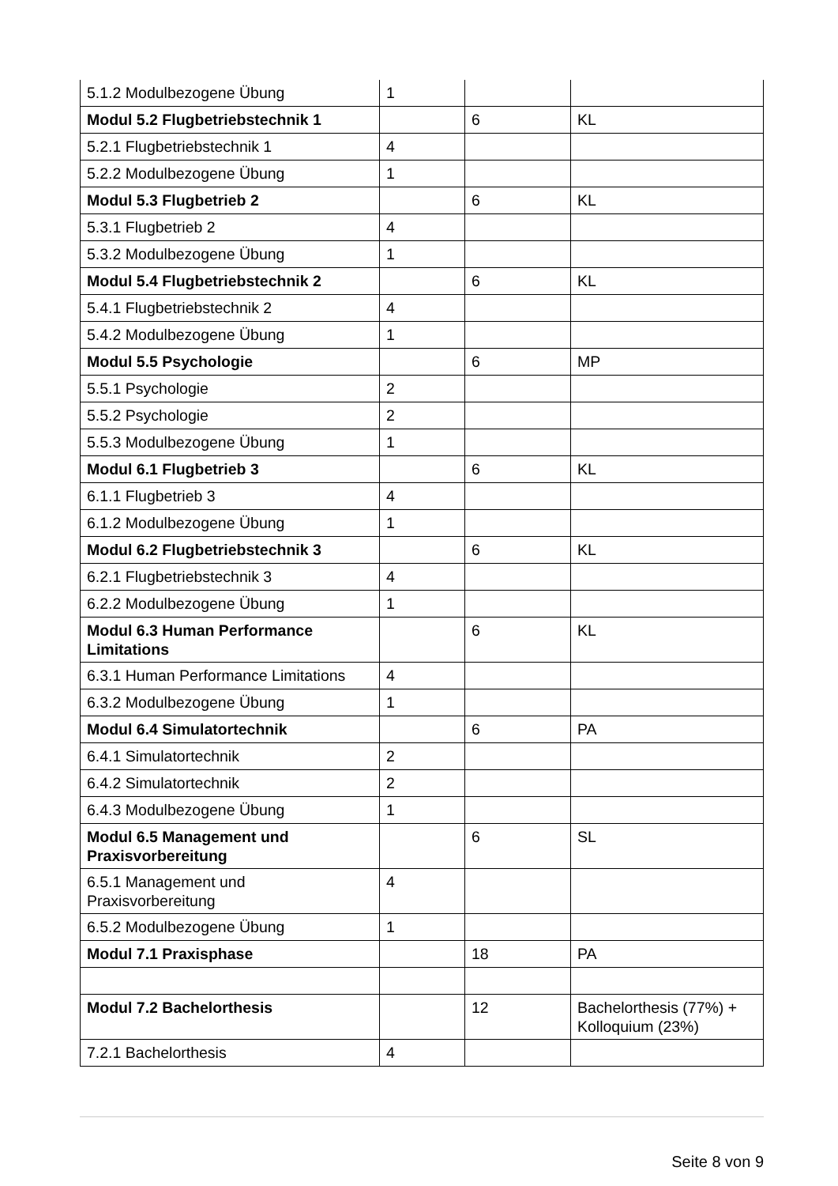| 5.1.2 Modulbezogene Übung | 1 | | |
| Modul 5.2 Flugbetriebstechnik 1 | | 6 | KL |
| 5.2.1 Flugbetriebstechnik 1 | 4 | | |
| 5.2.2 Modulbezogene Übung | 1 | | |
| Modul 5.3 Flugbetrieb 2 | | 6 | KL |
| 5.3.1 Flugbetrieb 2 | 4 | | |
| 5.3.2 Modulbezogene Übung | 1 | | |
| Modul 5.4 Flugbetriebstechnik 2 | | 6 | KL |
| 5.4.1 Flugbetriebstechnik 2 | 4 | | |
| 5.4.2 Modulbezogene Übung | 1 | | |
| Modul 5.5 Psychologie | | 6 | MP |
| 5.5.1 Psychologie | 2 | | |
| 5.5.2 Psychologie | 2 | | |
| 5.5.3 Modulbezogene Übung | 1 | | |
| Modul 6.1 Flugbetrieb 3 | | 6 | KL |
| 6.1.1 Flugbetrieb 3 | 4 | | |
| 6.1.2 Modulbezogene Übung | 1 | | |
| Modul 6.2 Flugbetriebstechnik 3 | | 6 | KL |
| 6.2.1 Flugbetriebstechnik 3 | 4 | | |
| 6.2.2 Modulbezogene Übung | 1 | | |
| Modul 6.3 Human Performance Limitations | | 6 | KL |
| 6.3.1 Human Performance Limitations | 4 | | |
| 6.3.2 Modulbezogene Übung | 1 | | |
| Modul 6.4 Simulatortechnik | | 6 | PA |
| 6.4.1 Simulatortechnik | 2 | | |
| 6.4.2 Simulatortechnik | 2 | | |
| 6.4.3 Modulbezogene Übung | 1 | | |
| Modul 6.5 Management und Praxisvorbereitung | | 6 | SL |
| 6.5.1 Management und Praxisvorbereitung | 4 | | |
| 6.5.2 Modulbezogene Übung | 1 | | |
| Modul 7.1 Praxisphase | | 18 | PA |
| Modul 7.2 Bachelorthesis | | 12 | Bachelorthesis (77%) + Kolloquium (23%) |
| 7.2.1 Bachelorthesis | 4 | | |
Seite 8 von 9